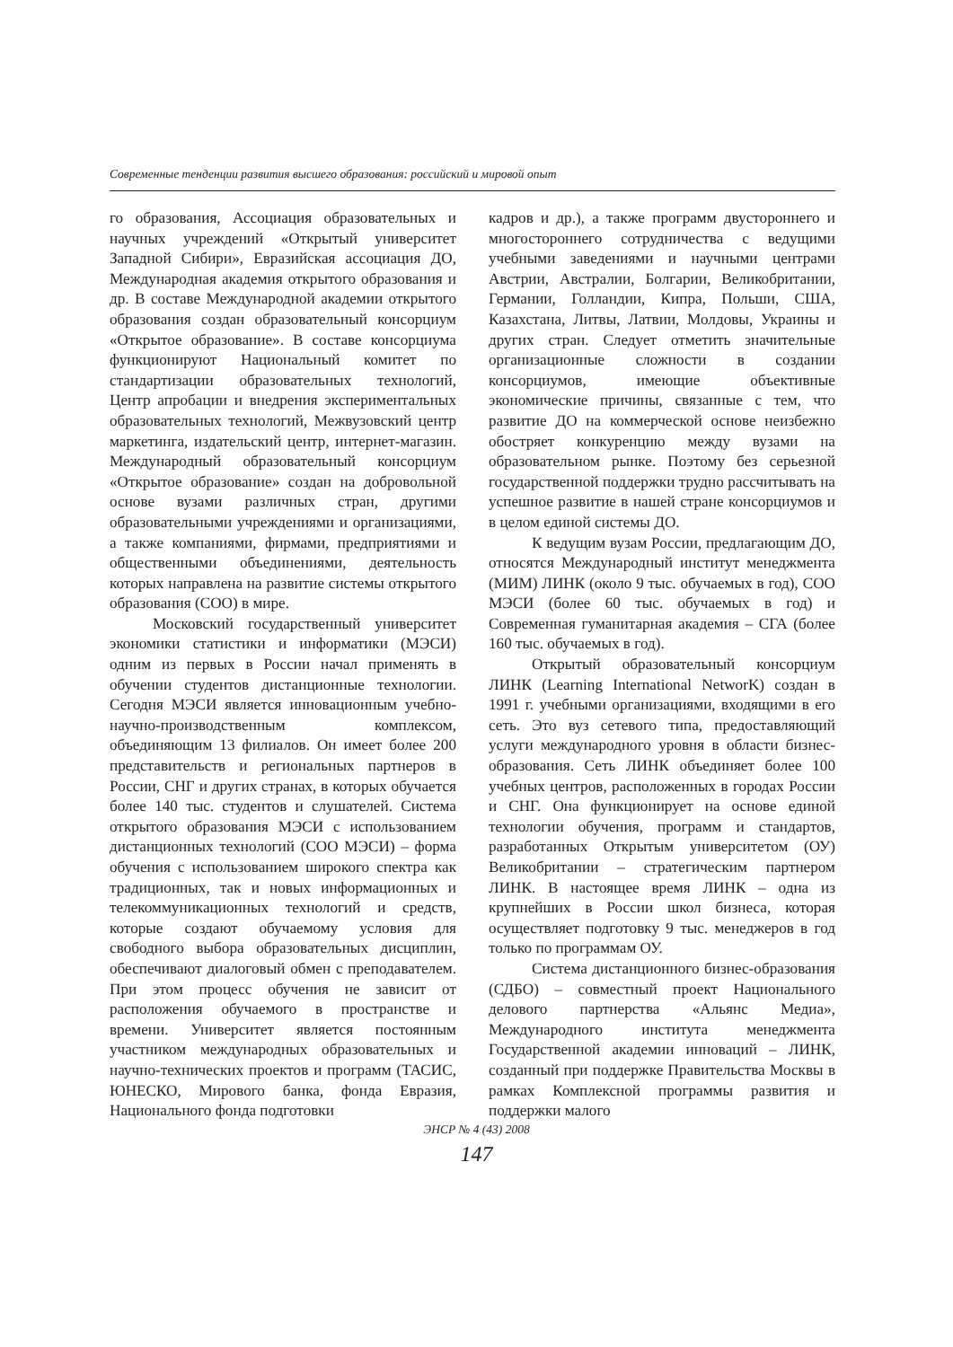Современные тенденции развития высшего образования: российский и мировой опыт
го образования, Ассоциация образовательных и научных учреждений «Открытый университет Западной Сибири», Евразийская ассоциация ДО, Международная академия открытого образования и др. В составе Международной академии открытого образования создан образовательный консорциум «Открытое образование». В составе консорциума функционируют Национальный комитет по стандартизации образовательных технологий, Центр апробации и внедрения экспериментальных образовательных технологий, Межвузовский центр маркетинга, издательский центр, интернет-магазин. Международный образовательный консорциум «Открытое образование» создан на добровольной основе вузами различных стран, другими образовательными учреждениями и организациями, а также компаниями, фирмами, предприятиями и общественными объединениями, деятельность которых направлена на развитие системы открытого образования (СОО) в мире.
Московский государственный университет экономики статистики и информатики (МЭСИ) одним из первых в России начал применять в обучении студентов дистанционные технологии. Сегодня МЭСИ является инновационным учебно-научно-производственным комплексом, объединяющим 13 филиалов. Он имеет более 200 представительств и региональных партнеров в России, СНГ и других странах, в которых обучается более 140 тыс. студентов и слушателей. Система открытого образования МЭСИ с использованием дистанционных технологий (СОО МЭСИ) – форма обучения с использованием широкого спектра как традиционных, так и новых информационных и телекоммуникационных технологий и средств, которые создают обучаемому условия для свободного выбора образовательных дисциплин, обеспечивают диалоговый обмен с преподавателем. При этом процесс обучения не зависит от расположения обучаемого в пространстве и времени. Университет является постоянным участником международных образовательных и научно-технических проектов и программ (ТАСИС, ЮНЕСКО, Мирового банка, фонда Евразия, Национального фонда подготовки
кадров и др.), а также программ двустороннего и многостороннего сотрудничества с ведущими учебными заведениями и научными центрами Австрии, Австралии, Болгарии, Великобритании, Германии, Голландии, Кипра, Польши, США, Казахстана, Литвы, Латвии, Молдовы, Украины и других стран. Следует отметить значительные организационные сложности в создании консорциумов, имеющие объективные экономические причины, связанные с тем, что развитие ДО на коммерческой основе неизбежно обостряет конкуренцию между вузами на образовательном рынке. Поэтому без серьезной государственной поддержки трудно рассчитывать на успешное развитие в нашей стране консорциумов и в целом единой системы ДО.
К ведущим вузам России, предлагающим ДО, относятся Международный институт менеджмента (МИМ) ЛИНК (около 9 тыс. обучаемых в год), СОО МЭСИ (более 60 тыс. обучаемых в год) и Современная гуманитарная академия – СГА (более 160 тыс. обучаемых в год).
Открытый образовательный консорциум ЛИНК (Learning International NetworK) создан в 1991 г. учебными организациями, входящими в его сеть. Это вуз сетевого типа, предоставляющий услуги международного уровня в области бизнес-образования. Сеть ЛИНК объединяет более 100 учебных центров, расположенных в городах России и СНГ. Она функционирует на основе единой технологии обучения, программ и стандартов, разработанных Открытым университетом (ОУ) Великобритании – стратегическим партнером ЛИНК. В настоящее время ЛИНК – одна из крупнейших в России школ бизнеса, которая осуществляет подготовку 9 тыс. менеджеров в год только по программам ОУ.
Система дистанционного бизнес-образования (СДБО) – совместный проект Национального делового партнерства «Альянс Медиа», Международного института менеджмента Государственной академии инноваций – ЛИНК, созданный при поддержке Правительства Москвы в рамках Комплексной программы развития и поддержки малого
ЭНСР № 4 (43) 2008
147